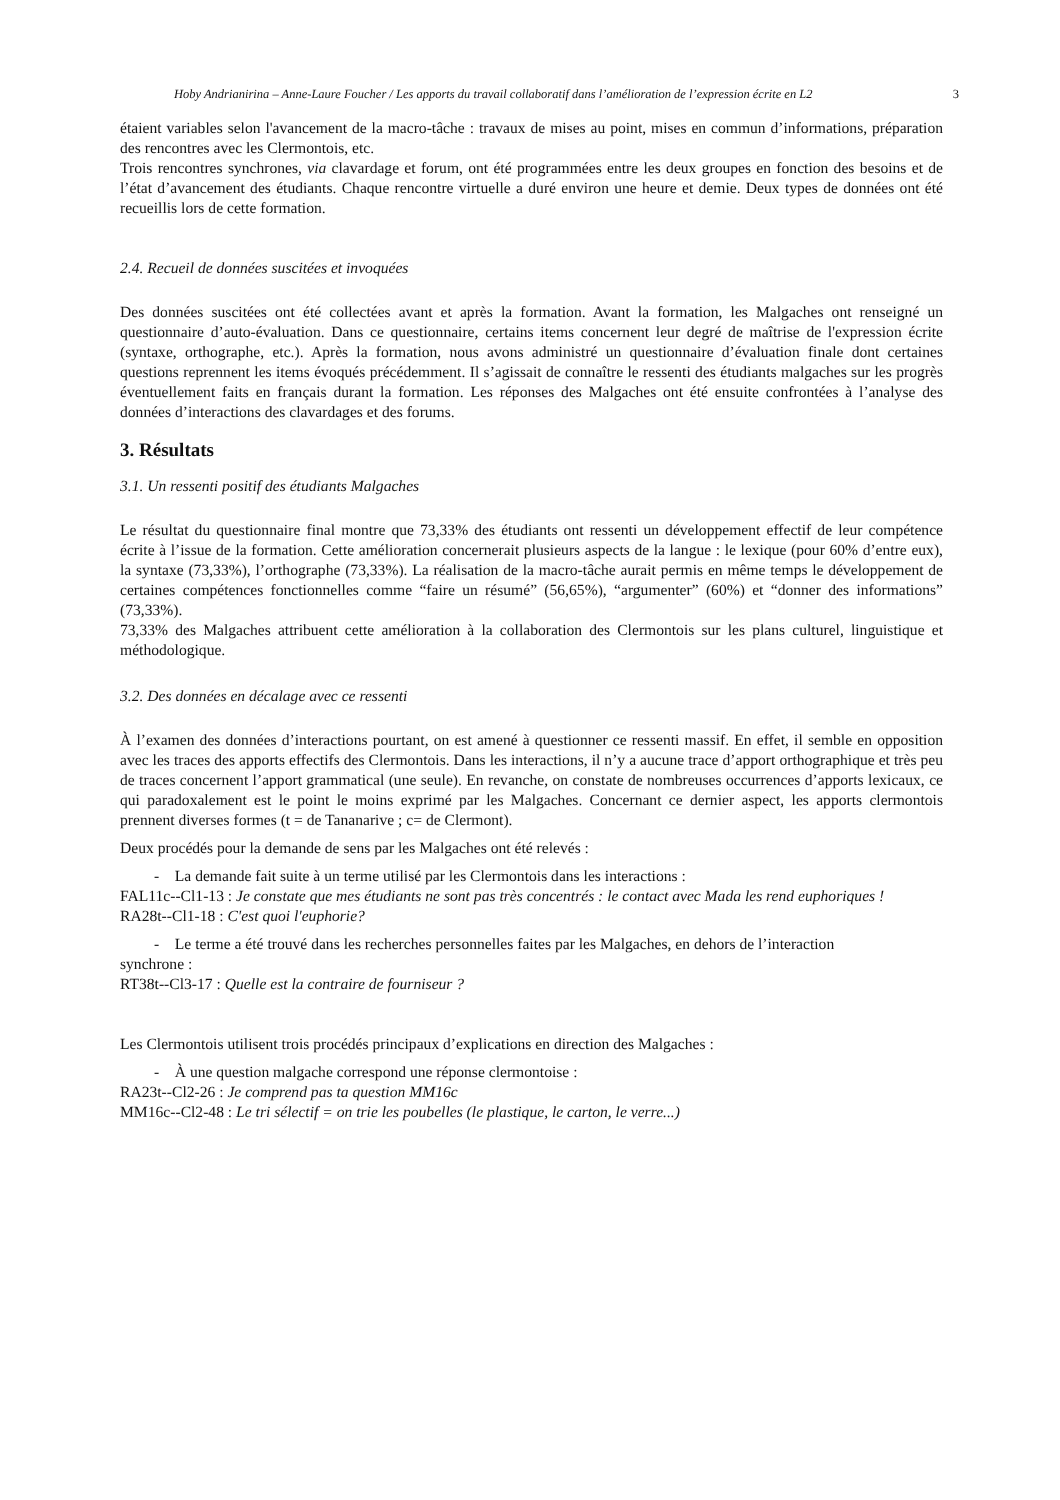Hoby Andrianirina – Anne-Laure Foucher / Les apports du travail collaboratif dans l’amélioration de l’expression écrite en L2 3
étaient variables selon l'avancement de la macro-tâche : travaux de mises au point, mises en commun d’informations, préparation des rencontres avec les Clermontois, etc.
Trois rencontres synchrones, via clavardage et forum, ont été programmées entre les deux groupes en fonction des besoins et de l’état d’avancement des étudiants. Chaque rencontre virtuelle a duré environ une heure et demie. Deux types de données ont été recueillis lors de cette formation.
2.4. Recueil de données suscitées et invoquées
Des données suscitées ont été collectées avant et après la formation. Avant la formation, les Malgaches ont renseigné un questionnaire d’auto-évaluation. Dans ce questionnaire, certains items concernent leur degré de maîtrise de l'expression écrite (syntaxe, orthographe, etc.). Après la formation, nous avons administré un questionnaire d’évaluation finale dont certaines questions reprennent les items évoqués précédemment. Il s’agissait de connaître le ressenti des étudiants malgaches sur les progrès éventuellement faits en français durant la formation. Les réponses des Malgaches ont été ensuite confrontées à l’analyse des données d’interactions des clavardages et des forums.
3. Résultats
3.1. Un ressenti positif des étudiants Malgaches
Le résultat du questionnaire final montre que 73,33% des étudiants ont ressenti un développement effectif de leur compétence écrite à l’issue de la formation. Cette amélioration concernerait plusieurs aspects de la langue : le lexique (pour 60% d’entre eux), la syntaxe (73,33%), l’orthographe (73,33%). La réalisation de la macro-tâche aurait permis en même temps le développement de certaines compétences fonctionnelles comme “faire un résumé” (56,65%), “argumenter” (60%) et “donner des informations” (73,33%).
73,33% des Malgaches attribuent cette amélioration à la collaboration des Clermontois sur les plans culturel, linguistique et méthodologique.
3.2. Des données en décalage avec ce ressenti
À l’examen des données d’interactions pourtant, on est amené à questionner ce ressenti massif. En effet, il semble en opposition avec les traces des apports effectifs des Clermontois. Dans les interactions, il n’y a aucune trace d’apport orthographique et très peu de traces concernent l’apport grammatical (une seule). En revanche, on constate de nombreuses occurrences d’apports lexicaux, ce qui paradoxalement est le point le moins exprimé par les Malgaches. Concernant ce dernier aspect, les apports clermontois prennent diverses formes (t = de Tananarive ; c= de Clermont).
Deux procédés pour la demande de sens par les Malgaches ont été relevés :
- La demande fait suite à un terme utilisé par les Clermontois dans les interactions :
FAL11c--Cl1-13 : Je constate que mes étudiants ne sont pas très concentrés : le contact avec Mada les rend euphoriques !
RA28t--Cl1-18 : C'est quoi l'euphorie?
- Le terme a été trouvé dans les recherches personnelles faites par les Malgaches, en dehors de l’interaction
synchrone :
RT38t--Cl3-17 : Quelle est la contraire de fourniseur ?
Les Clermontois utilisent trois procédés principaux d’explications en direction des Malgaches :
- À une question malgache correspond une réponse clermontoise :
RA23t--Cl2-26 : Je comprend pas ta question MM16c
MM16c--Cl2-48 : Le tri sélectif = on trie les poubelles (le plastique, le carton, le verre...)